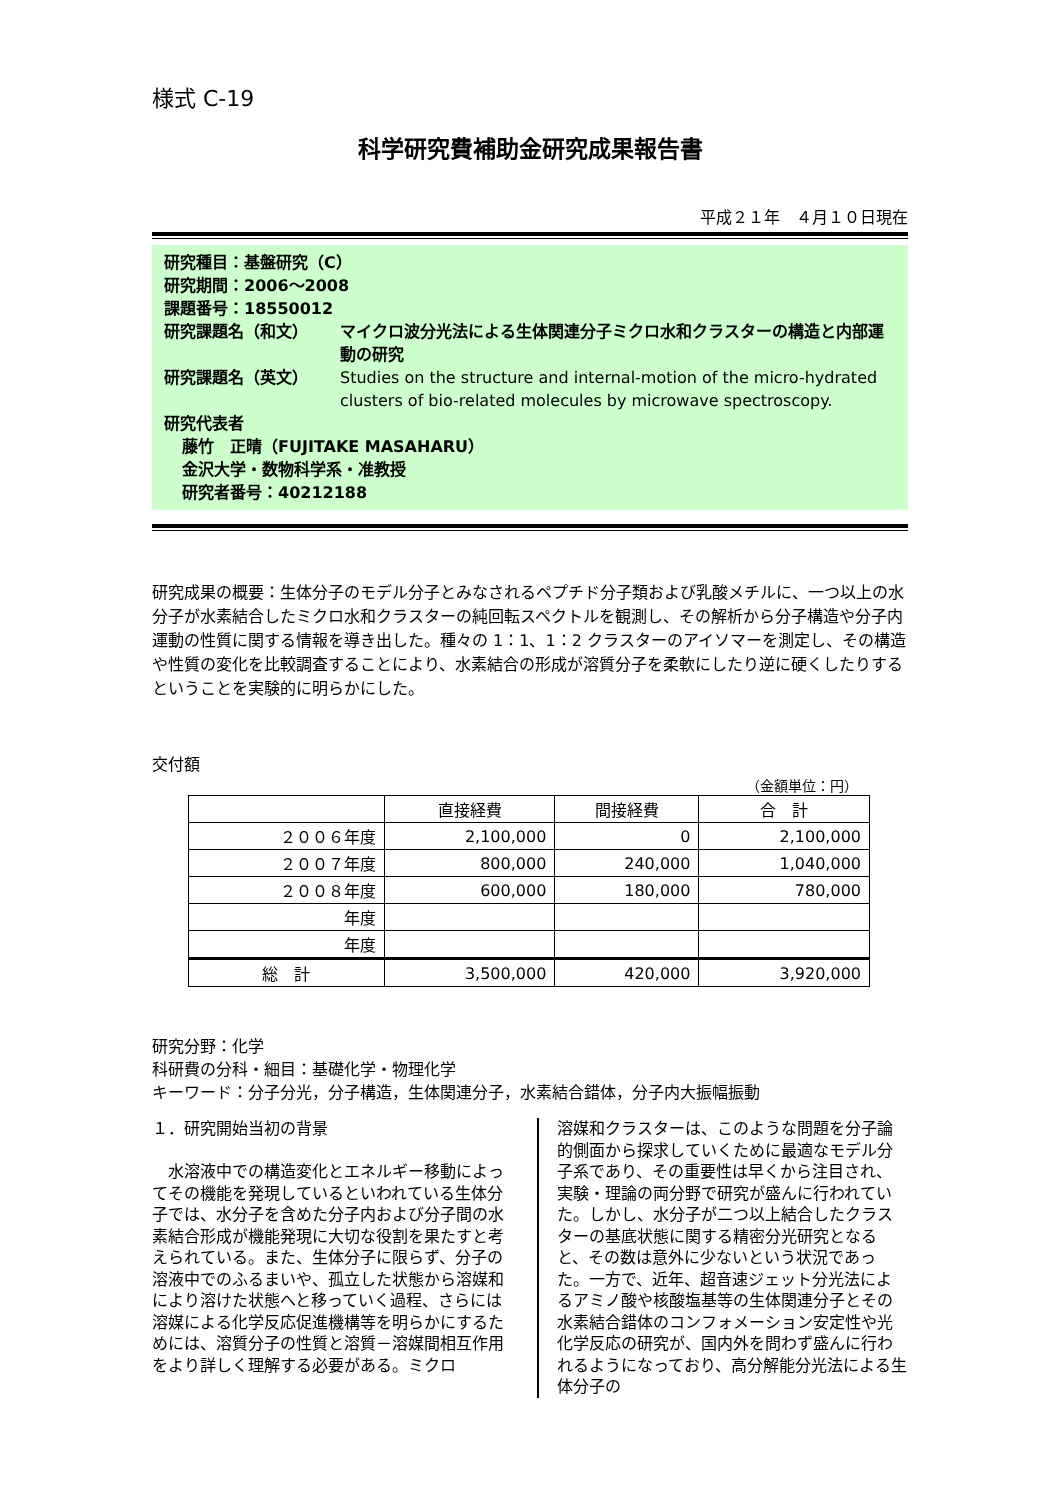様式 C-19
科学研究費補助金研究成果報告書
平成２１年　４月１０日現在
研究種目：基盤研究（C）
研究期間：2006～2008
課題番号：18550012
研究課題名（和文） マイクロ波分光法による生体関連分子ミクロ水和クラスターの構造と内部運動の研究
研究課題名（英文） Studies on the structure and internal-motion of the micro-hydrated clusters of bio-related molecules by microwave spectroscopy.
研究代表者
藤竹　正晴（FUJITAKE MASAHARU）
金沢大学・数物科学系・准教授
研究者番号：40212188
研究成果の概要：生体分子のモデル分子とみなされるペプチド分子類および乳酸メチルに、一つ以上の水分子が水素結合したミクロ水和クラスターの純回転スペクトルを観測し、その解析から分子構造や分子内運動の性質に関する情報を導き出した。種々の 1：1、1：2 クラスターのアイソマーを測定し、その構造や性質の変化を比較調査することにより、水素結合の形成が溶質分子を柔軟にしたり逆に硬くしたりするということを実験的に明らかにした。
交付額
（金額単位：円）
| | 直接経費 | 間接経費 | 合 計 |
| --- | --- | --- | --- |
| ２００６年度 | 2,100,000 | 0 | 2,100,000 |
| ２００７年度 | 800,000 | 240,000 | 1,040,000 |
| ２００８年度 | 600,000 | 180,000 | 780,000 |
| 年度 | | | |
| 年度 | | | |
| 総 計 | 3,500,000 | 420,000 | 3,920,000 |
研究分野：化学
科研費の分科・細目：基礎化学・物理化学
キーワード：分子分光，分子構造，生体関連分子，水素結合錯体，分子内大振幅振動
１．研究開始当初の背景
　水溶液中での構造変化とエネルギー移動によってその機能を発現しているといわれている生体分子では、水分子を含めた分子内および分子間の水素結合形成が機能発現に大切な役割を果たすと考えられている。また、生体分子に限らず、分子の溶液中でのふるまいや、孤立した状態から溶媒和により溶けた状態へと移っていく過程、さらには溶媒による化学反応促進機構等を明らかにするためには、溶質分子の性質と溶質－溶媒間相互作用をより詳しく理解する必要がある。ミクロ
溶媒和クラスターは、このような問題を分子論的側面から探求していくために最適なモデル分子系であり、その重要性は早くから注目され、実験・理論の両分野で研究が盛んに行われていた。しかし、水分子が二つ以上結合したクラスターの基底状態に関する精密分光研究となると、その数は意外に少ないという状況であった。一方で、近年、超音速ジェット分光法によるアミノ酸や核酸塩基等の生体関連分子とその水素結合錯体のコンフォメーション安定性や光化学反応の研究が、国内外を問わず盛んに行われるようになっており、高分解能分光法による生体分子の